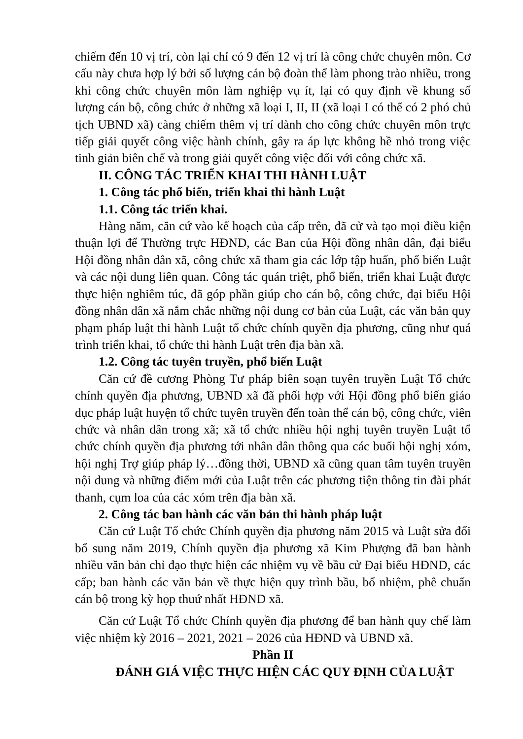chiếm đến 10 vị trí, còn lại chỉ có 9 đến 12 vị trí là công chức chuyên môn. Cơ cấu này chưa hợp lý bởi số lượng cán bộ đoàn thể làm phong trào nhiều, trong khi công chức chuyên môn làm nghiệp vụ ít, lại có quy định về khung số lượng cán bộ, công chức ở những xã loại I, II, II (xã loại I có thể có 2 phó chủ tịch UBND xã) càng chiếm thêm vị trí dành cho công chức chuyên môn trực tiếp giải quyết công việc hành chính, gây ra áp lực không hề nhỏ trong việc tinh giản biên chế và trong giải quyết công việc đối với công chức xã.
II. CÔNG TÁC TRIỂN KHAI THI HÀNH LUẬT
1. Công tác phổ biến, triển khai thi hành Luật
1.1. Công tác triển khai.
Hàng năm, căn cứ vào kế hoạch của cấp trên, đã cử và tạo mọi điều kiện thuận lợi để Thường trực HĐND, các Ban của Hội đồng nhân dân, đại biểu Hội đồng nhân dân xã, công chức xã tham gia các lớp tập huấn, phổ biến Luật và các nội dung liên quan. Công tác quán triệt, phổ biến, triển khai Luật được thực hiện nghiêm túc, đã góp phần giúp cho cán bộ, công chức, đại biểu Hội đồng nhân dân xã nắm chắc những nội dung cơ bản của Luật, các văn bản quy phạm pháp luật thi hành Luật tổ chức chính quyền địa phương, cũng như quá trình triển khai, tổ chức thi hành Luật trên địa bàn xã.
1.2. Công tác tuyên truyền, phổ biến Luật
Căn cứ đề cương Phòng Tư pháp biên soạn tuyên truyền Luật Tổ chức chính quyền địa phương, UBND xã đã phối hợp với Hội đồng phổ biến giáo dục pháp luật huyện tổ chức tuyên truyền đến toàn thể cán bộ, công chức, viên chức và nhân dân trong xã; xã tổ chức nhiều hội nghị tuyên truyền Luật tổ chức chính quyền địa phương tới nhân dân thông qua các buổi hội nghị xóm, hội nghị Trợ giúp pháp lý…đồng thời, UBND xã cũng quan tâm tuyên truyền nội dung và những điểm mới của Luật trên các phương tiện thông tin đài phát thanh, cụm loa của các xóm trên địa bàn xã.
2. Công tác ban hành các văn bản thi hành pháp luật
Căn cứ Luật Tổ chức Chính quyền địa phương năm 2015 và Luật sửa đổi bổ sung năm 2019, Chính quyền địa phương xã Kim Phượng đã ban hành nhiều văn bản chỉ đạo thực hiện các nhiệm vụ về bầu cử Đại biểu HĐND, các cấp; ban hành các văn bản về thực hiện quy trình bầu, bổ nhiệm, phê chuẩn cán bộ trong kỳ họp thuứ nhất HĐND xã.
Căn cứ Luật Tổ chức Chính quyền địa phương để ban hành quy chế làm việc nhiệm kỳ 2016 – 2021, 2021 – 2026 của HĐND và UBND xã.
Phần II
ĐÁNH GIÁ VIỆC THỰC HIỆN CÁC QUY ĐỊNH CỦA LUẬT